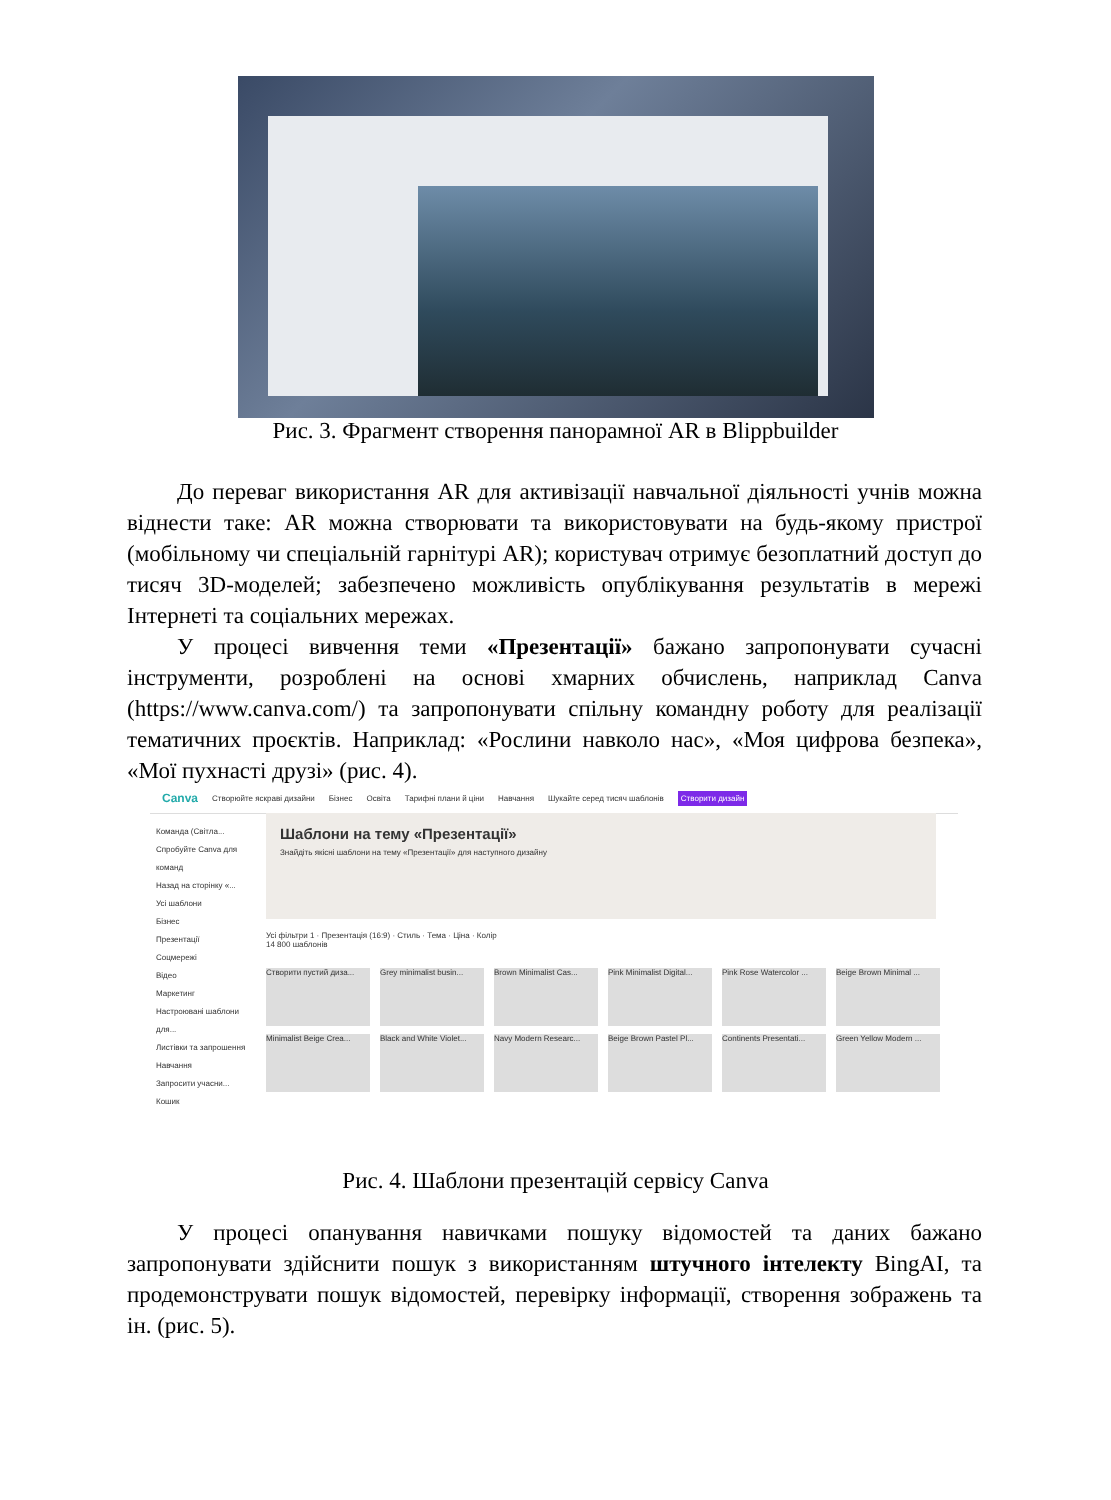Рис. 3. Фрагмент створення панорамної AR в Blippbuilder
До переваг використання AR для активізації навчальної діяльності учнів можна віднести таке: AR можна створювати та використовувати на будь-якому пристрої (мобільному чи спеціальній гарнітурі AR); користувач отримує безоплатний доступ до тисяч 3D-моделей; забезпечено можливість опублікування результатів в мережі Інтернеті та соціальних мережах.
У процесі вивчення теми «Презентації» бажано запропонувати сучасні інструменти, розроблені на основі хмарних обчислень, наприклад Canva (https://www.canva.com/) та запропонувати спільну командну роботу для реалізації тематичних проєктів. Наприклад: «Рослини навколо нас», «Моя цифрова безпека», «Мої пухнасті друзі» (рис. 4).
Canva Створюйте яскраві дизайни Бізнес Освіта Тарифні плани й ціни Навчання Шукайте серед тисяч шаблонів Створити дизайн
Команда (Світла...
Спробуйте Canva для команд
Назад на сторінку «...
Усі шаблони
Бізнес
Презентації
Соцмережі
Відео
Маркетинг
Настроювані шаблони для...
Листівки та запрошення
Навчання
Запросити учасни...
Кошик
Шаблони на тему «Презентації»
Знайдіть якісні шаблони на тему «Презентації» для наступного дизайну
Усі фільтри 1 · Презентація (16:9) · Стиль · Тема · Ціна · Колір
14 800 шаблонів
Створити пустий диза...
Grey minimalist busin...
Brown Minimalist Cas...
Pink Minimalist Digital...
Pink Rose Watercolor ...
Beige Brown Minimal ...
Minimalist Beige Crea...
Black and White Violet...
Navy Modern Researc...
Beige Brown Pastel Pl...
Continents Presentati...
Green Yellow Modern ...
Рис. 4. Шаблони презентацій сервісу Canva
У процесі опанування навичками пошуку відомостей та даних бажано запропонувати здійснити пошук з використанням штучного інтелекту BingAI, та продемонструвати пошук відомостей, перевірку інформації, створення зображень та ін. (рис. 5).